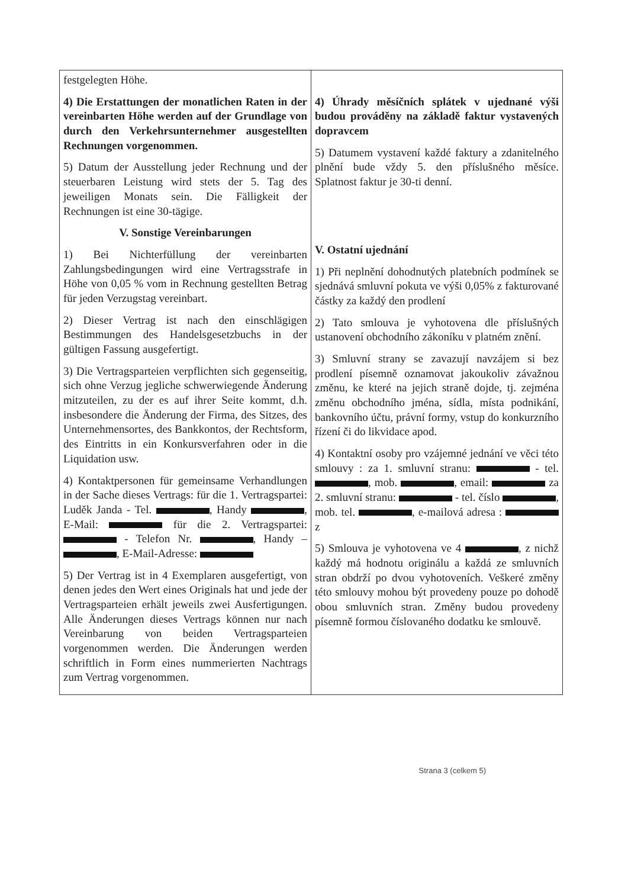| festgelegten Höhe. 4) Die Erstattungen der monatlichen Raten in der vereinbarten Höhe werden auf der Grundlage von durch den Verkehrsunternehmer ausgestellten Rechnungen vorgenommen. 5) Datum der Ausstellung jeder Rechnung und der steuerbaren Leistung wird stets der 5. Tag des jeweiligen Monats sein. Die Fälligkeit der Rechnungen ist eine 30-tägige. V. Sonstige Vereinbarungen 1) Bei Nichterfüllung der vereinbarten Zahlungsbedingungen wird eine Vertragsstrafe in Höhe von 0,05 % vom in Rechnung gestellten Betrag für jeden Verzugstag vereinbart. 2) Dieser Vertrag ist nach den einschlägigen Bestimmungen des Handelsgesetzbuchs in der gültigen Fassung ausgefertigt. 3) Die Vertragsparteien verpflichten sich gegenseitig, sich ohne Verzug jegliche schwerwiegende Änderung mitzuteilen, zu der es auf ihrer Seite kommt, d.h. insbesondere die Änderung der Firma, des Sitzes, des Unternehmensortes, des Bankkontos, der Rechtsform, des Eintritts in ein Konkursverfahren oder in die Liquidation usw. 4) Kontaktpersonen für gemeinsame Verhandlungen in der Sache dieses Vertrags: für die 1. Vertragspartei: Luděk Janda - Tel. , Handy , E-Mail: für die 2. Vertragspartei: - Telefon Nr. , Handy – , E-Mail-Adresse: 5) Der Vertrag ist in 4 Exemplaren ausgefertigt, von denen jedes den Wert eines Originals hat und jede der Vertragsparteien erhält jeweils zwei Ausfertigungen. Alle Änderungen dieses Vertrags können nur nach Vereinbarung von beiden Vertragsparteien vorgenommen werden. Die Änderungen werden schriftlich in Form eines nummerierten Nachtrags zum Vertrag vorgenommen. | 4) Úhrady měsíčních splátek v ujednané výši budou prováděny na základě faktur vystavených dopravcem 5) Datumem vystavení každé faktury a zdanitelného plnění bude vždy 5. den příslušného měsíce. Splatnost faktur je 30-ti denní. V. Ostatní ujednání 1) Při neplnění dohodnutých platebních podmínek se sjednává smluvní pokuta ve výši 0,05% z fakturované částky za každý den prodlení 2) Tato smlouva je vyhotovena dle příslušných ustanovení obchodního zákoníku v platném znění. 3) Smluvní strany se zavazují navzájem si bez prodlení písemně oznamovat jakoukoliv závažnou změnu, ke které na jejich straně dojde, tj. zejména změnu obchodního jména, sídla, místa podnikání, bankovního účtu, právní formy, vstup do konkurzního řízení či do likvidace apod. 4) Kontaktní osoby pro vzájemné jednání ve věci této smlouvy : za 1. smluvní stranu: - tel. , mob. , email: za 2. smluvní stranu: - tel. číslo , mob. tel. , e-mailová adresa : z 5) Smlouva je vyhotovena ve 4 , z nichž každý má hodnotu originálu a každá ze smluvních stran obdrží po dvou vyhotoveních. Veškeré změny této smlouvy mohou být provedeny pouze po dohodě obou smluvních stran. Změny budou provedeny písemně formou číslovaného dodatku ke smlouvě. |
Strana 3 (celkem 5)